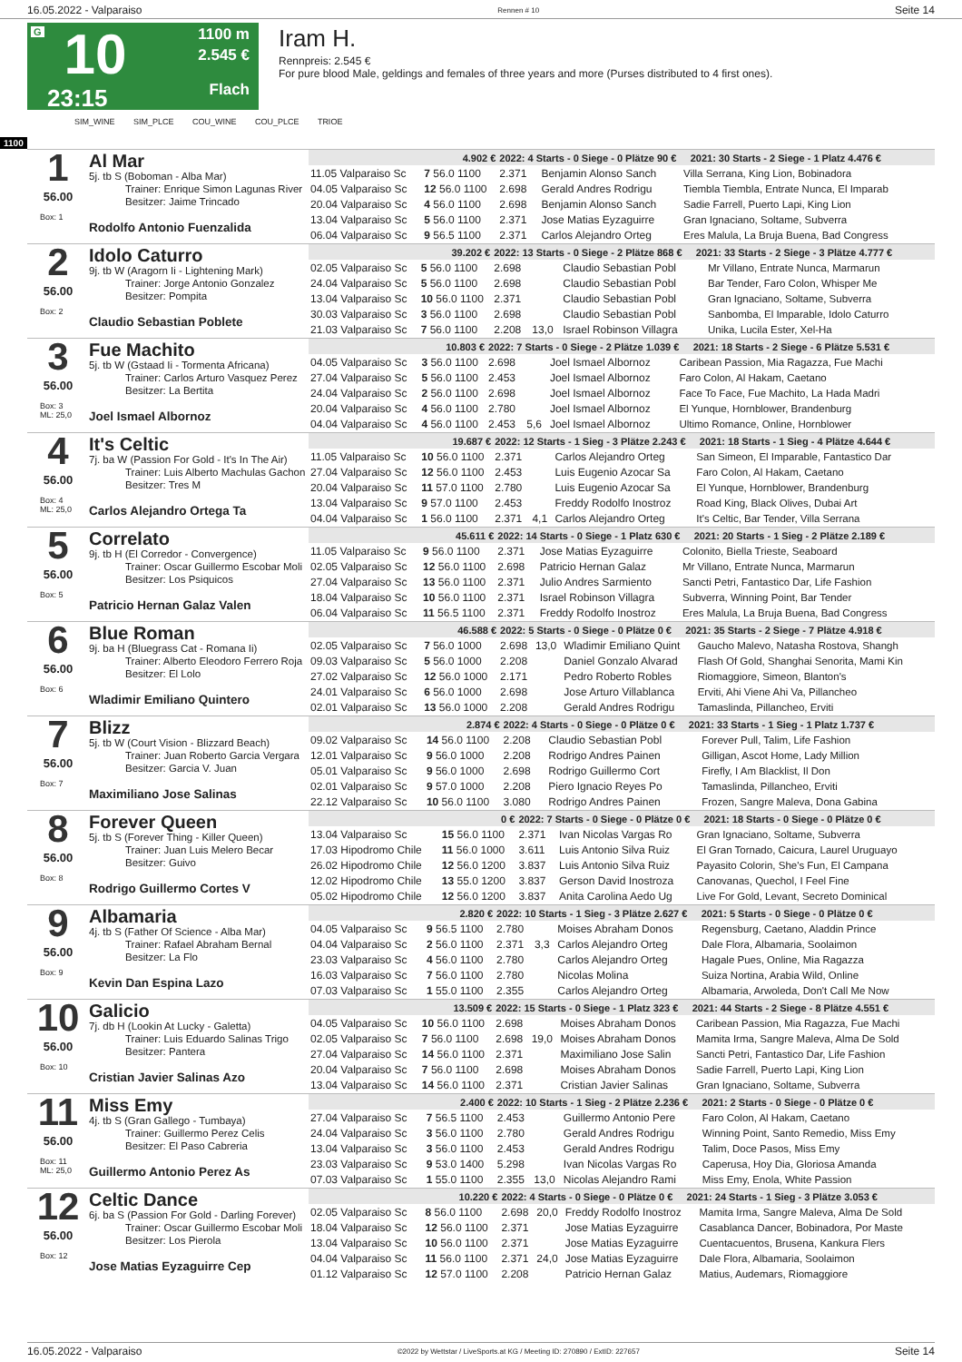16.05.2022 - Valparaiso Rennen # 10 Seite 14
G
10
23:15
1100 m
2.545 €
Flach
Iram H.
Rennpreis: 2.545 €
For pure blood Male, geldings and females of three years and more (Purses distributed to 4 first ones).
SIM_WINE SIM_PLCE COU_WINE COU_PLCE TRIOE
1100
1
56.00
Box: 1
Al Mar
5j. tb S (Boboman - Alba Mar)
Trainer: Enrique Simon Lagunas River
Besitzer: Jaime Trincado
Rodolfo Antonio Fuenzalida
| 4.902 € | | 2022: 4 Starts - 0 Siege - 0 Plätze 90 € 2021: 30 Starts - 2 Siege - 1 Platz 4.476 € | | | |
| --- | --- | --- | --- | --- | --- |
| 11.05 Valparaiso Sc | 7 56.0 1100 | 2.371 | | Benjamin Alonso Sanch | Villa Serrana, King Lion, Bobinadora |
| 04.05 Valparaiso Sc | 12 56.0 1100 | 2.698 | | Gerald Andres Rodrigu | Tiembla Tiembla, Entrate Nunca, El Imparab |
| 20.04 Valparaiso Sc | 4 56.0 1100 | 2.698 | | Benjamin Alonso Sanch | Sadie Farrell, Puerto Lapi, King Lion |
| 13.04 Valparaiso Sc | 5 56.0 1100 | 2.371 | | Jose Matias Eyzaguirre | Gran Ignaciano, Soltame, Subverra |
| 06.04 Valparaiso Sc | 9 56.5 1100 | 2.371 | | Carlos Alejandro Orteg | Eres Malula, La Bruja Buena, Bad Congress |
2
56.00
Box: 2
Idolo Caturro
9j. tb W (Aragorn Ii - Lightening Mark)
Trainer: Jorge Antonio Gonzalez
Besitzer: Pompita
Claudio Sebastian Poblete
| 39.202 € | | 2022: 13 Starts - 0 Siege - 2 Plätze 868 € 2021: 33 Starts - 2 Siege - 3 Plätze 4.777 € | | | |
| --- | --- | --- | --- | --- | --- |
| 02.05 Valparaiso Sc | 5 56.0 1100 | 2.698 | | Claudio Sebastian Pobl | Mr Villano, Entrate Nunca, Marmarun |
| 24.04 Valparaiso Sc | 5 56.0 1100 | 2.698 | | Claudio Sebastian Pobl | Bar Tender, Faro Colon, Whisper Me |
| 13.04 Valparaiso Sc | 10 56.0 1100 | 2.371 | | Claudio Sebastian Pobl | Gran Ignaciano, Soltame, Subverra |
| 30.03 Valparaiso Sc | 3 56.0 1100 | 2.698 | | Claudio Sebastian Pobl | Sanbomba, El Imparable, Idolo Caturro |
| 21.03 Valparaiso Sc | 7 56.0 1100 | 2.208 | 13,0 | Israel Robinson Villagra | Unika, Lucila Ester, Xel-Ha |
3
56.00
Box: 3
ML: 25,0
Fue Machito
5j. tb W (Gstaad Ii - Tormenta Africana)
Trainer: Carlos Arturo Vasquez Perez
Besitzer: La Bertita
Joel Ismael Albornoz
| 10.803 € | | 2022: 7 Starts - 0 Siege - 2 Plätze 1.039 € 2021: 18 Starts - 2 Siege - 6 Plätze 5.531 € | | | |
| --- | --- | --- | --- | --- | --- |
| 04.05 Valparaiso Sc | 3 56.0 1100 | 2.698 | | Joel Ismael Albornoz | Caribean Passion, Mia Ragazza, Fue Machi |
| 27.04 Valparaiso Sc | 5 56.0 1100 | 2.453 | | Joel Ismael Albornoz | Faro Colon, Al Hakam, Caetano |
| 24.04 Valparaiso Sc | 2 56.0 1100 | 2.698 | | Joel Ismael Albornoz | Face To Face, Fue Machito, La Hada Madri |
| 20.04 Valparaiso Sc | 4 56.0 1100 | 2.780 | | Joel Ismael Albornoz | El Yunque, Hornblower, Brandenburg |
| 04.04 Valparaiso Sc | 4 56.0 1100 | 2.453 | 5,6 | Joel Ismael Albornoz | Ultimo Romance, Online, Hornblower |
4
56.00
Box: 4
ML: 25,0
It's Celtic
7j. ba W (Passion For Gold - It's In The Air)
Trainer: Luis Alberto Machulas Gachon
Besitzer: Tres M
Carlos Alejandro Ortega Ta
| 19.687 € | | 2022: 12 Starts - 1 Sieg - 3 Plätze 2.243 € 2021: 18 Starts - 1 Sieg - 4 Plätze 4.644 € | | | |
| --- | --- | --- | --- | --- | --- |
| 11.05 Valparaiso Sc | 10 56.0 1100 | 2.371 | | Carlos Alejandro Orteg | San Simeon, El Imparable, Fantastico Dar |
| 27.04 Valparaiso Sc | 12 56.0 1100 | 2.453 | | Luis Eugenio Azocar Sa | Faro Colon, Al Hakam, Caetano |
| 20.04 Valparaiso Sc | 11 57.0 1100 | 2.780 | | Luis Eugenio Azocar Sa | El Yunque, Hornblower, Brandenburg |
| 13.04 Valparaiso Sc | 9 57.0 1100 | 2.453 | | Freddy Rodolfo Inostroz | Road King, Black Olives, Dubai Art |
| 04.04 Valparaiso Sc | 1 56.0 1100 | 2.371 | 4,1 | Carlos Alejandro Orteg | It's Celtic, Bar Tender, Villa Serrana |
5
56.00
Box: 5
Correlato
9j. tb H (El Corredor - Convergence)
Trainer: Oscar Guillermo Escobar Moli
Besitzer: Los Psiquicos
Patricio Hernan Galaz Valen
| 45.611 € | | 2022: 14 Starts - 0 Siege - 1 Platz 630 € 2021: 20 Starts - 1 Sieg - 2 Plätze 2.189 € | | | |
| --- | --- | --- | --- | --- | --- |
| 11.05 Valparaiso Sc | 9 56.0 1100 | 2.371 | | Jose Matias Eyzaguirre | Colonito, Biella Trieste, Seaboard |
| 02.05 Valparaiso Sc | 12 56.0 1100 | 2.698 | | Patricio Hernan Galaz | Mr Villano, Entrate Nunca, Marmarun |
| 27.04 Valparaiso Sc | 13 56.0 1100 | 2.371 | | Julio Andres Sarmiento | Sancti Petri, Fantastico Dar, Life Fashion |
| 18.04 Valparaiso Sc | 10 56.0 1100 | 2.371 | | Israel Robinson Villagra | Subverra, Winning Point, Bar Tender |
| 06.04 Valparaiso Sc | 11 56.5 1100 | 2.371 | | Freddy Rodolfo Inostroz | Eres Malula, La Bruja Buena, Bad Congress |
6
56.00
Box: 6
Blue Roman
9j. ba H (Bluegrass Cat - Romana Ii)
Trainer: Alberto Eleodoro Ferrero Roja
Besitzer: El Lolo
Wladimir Emiliano Quintero
| 46.588 € | | 2022: 5 Starts - 0 Siege - 0 Plätze 0 € 2021: 35 Starts - 2 Siege - 7 Plätze 4.918 € | | | |
| --- | --- | --- | --- | --- | --- |
| 02.05 Valparaiso Sc | 7 56.0 1000 | 2.698 | 13,0 | Wladimir Emiliano Quint | Gaucho Malevo, Natasha Rostova, Shangh |
| 09.03 Valparaiso Sc | 5 56.0 1000 | 2.208 | | Daniel Gonzalo Alvarad | Flash Of Gold, Shanghai Senorita, Mami Kin |
| 27.02 Valparaiso Sc | 12 56.0 1000 | 2.171 | | Pedro Roberto Robles | Riomaggiore, Simeon, Blanton's |
| 24.01 Valparaiso Sc | 6 56.0 1000 | 2.698 | | Jose Arturo Villablanca | Erviti, Ahi Viene Ahi Va, Pillancheo |
| 02.01 Valparaiso Sc | 13 56.0 1000 | 2.208 | | Gerald Andres Rodrigu | Tamaslinda, Pillancheo, Erviti |
7
56.00
Box: 7
Blizz
5j. tb W (Court Vision - Blizzard Beach)
Trainer: Juan Roberto Garcia Vergara
Besitzer: Garcia V. Juan
Maximiliano Jose Salinas
| 2.874 € | | 2022: 4 Starts - 0 Siege - 0 Plätze 0 € 2021: 33 Starts - 1 Sieg - 1 Platz 1.737 € | | | |
| --- | --- | --- | --- | --- | --- |
| 09.02 Valparaiso Sc | 14 56.0 1100 | 2.208 | | Claudio Sebastian Pobl | Forever Pull, Talim, Life Fashion |
| 12.01 Valparaiso Sc | 9 56.0 1000 | 2.208 | | Rodrigo Andres Painen | Gilligan, Ascot Home, Lady Million |
| 05.01 Valparaiso Sc | 9 56.0 1000 | 2.698 | | Rodrigo Guillermo Cort | Firefly, I Am Blacklist, Il Don |
| 02.01 Valparaiso Sc | 9 57.0 1000 | 2.208 | | Piero Ignacio Reyes Po | Tamaslinda, Pillancheo, Erviti |
| 22.12 Valparaiso Sc | 10 56.0 1100 | 3.080 | | Rodrigo Andres Painen | Frozen, Sangre Maleva, Dona Gabina |
8
56.00
Box: 8
Forever Queen
5j. tb S (Forever Thing - Killer Queen)
Trainer: Juan Luis Melero Becar
Besitzer: Guivo
Rodrigo Guillermo Cortes V
| 0 € | | 2022: 7 Starts - 0 Siege - 0 Plätze 0 € 2021: 18 Starts - 0 Siege - 0 Plätze 0 € | | | |
| --- | --- | --- | --- | --- | --- |
| 13.04 Valparaiso Sc | 15 56.0 1100 | 2.371 | | Ivan Nicolas Vargas Ro | Gran Ignaciano, Soltame, Subverra |
| 17.03 Hipodromo Chile | 11 56.0 1000 | 3.611 | | Luis Antonio Silva Ruiz | El Gran Tornado, Caicura, Laurel Uruguayo |
| 26.02 Hipodromo Chile | 12 56.0 1200 | 3.837 | | Luis Antonio Silva Ruiz | Payasito Colorin, She's Fun, El Campana |
| 12.02 Hipodromo Chile | 13 55.0 1200 | 3.837 | | Gerson David Inostroza | Canovanas, Quechol, I Feel Fine |
| 05.02 Hipodromo Chile | 12 56.0 1200 | 3.837 | | Anita Carolina Aedo Ug | Live For Gold, Levant, Secreto Dominical |
9
56.00
Box: 9
Albamaria
4j. tb S (Father Of Science - Alba Mar)
Trainer: Rafael Abraham Bernal
Besitzer: La Flo
Kevin Dan Espina Lazo
| 2.820 € | | 2022: 10 Starts - 1 Sieg - 3 Plätze 2.627 € 2021: 5 Starts - 0 Siege - 0 Plätze 0 € | | | |
| --- | --- | --- | --- | --- | --- |
| 04.05 Valparaiso Sc | 9 56.5 1100 | 2.780 | | Moises Abraham Donos | Regensburg, Caetano, Aladdin Prince |
| 04.04 Valparaiso Sc | 2 56.0 1100 | 2.371 | 3,3 | Carlos Alejandro Orteg | Dale Flora, Albamaria, Soolaimon |
| 23.03 Valparaiso Sc | 4 56.0 1100 | 2.780 | | Carlos Alejandro Orteg | Hagale Pues, Online, Mia Ragazza |
| 16.03 Valparaiso Sc | 7 56.0 1100 | 2.780 | | Nicolas Molina | Suiza Nortina, Arabia Wild, Online |
| 07.03 Valparaiso Sc | 1 55.0 1100 | 2.355 | | Carlos Alejandro Orteg | Albamaria, Arwoleda, Don't Call Me Now |
10
56.00
Box: 10
Galicio
7j. db H (Lookin At Lucky - Galetta)
Trainer: Luis Eduardo Salinas Trigo
Besitzer: Pantera
Cristian Javier Salinas Azo
| 13.509 € | | 2022: 15 Starts - 0 Siege - 1 Platz 323 € 2021: 44 Starts - 2 Siege - 8 Plätze 4.551 € | | | |
| --- | --- | --- | --- | --- | --- |
| 04.05 Valparaiso Sc | 10 56.0 1100 | 2.698 | | Moises Abraham Donos | Caribean Passion, Mia Ragazza, Fue Machi |
| 02.05 Valparaiso Sc | 7 56.0 1100 | 2.698 | 19,0 | Moises Abraham Donos | Mamita Irma, Sangre Maleva, Alma De Sold |
| 27.04 Valparaiso Sc | 14 56.0 1100 | 2.371 | | Maximiliano Jose Salin | Sancti Petri, Fantastico Dar, Life Fashion |
| 20.04 Valparaiso Sc | 7 56.0 1100 | 2.698 | | Moises Abraham Donos | Sadie Farrell, Puerto Lapi, King Lion |
| 13.04 Valparaiso Sc | 14 56.0 1100 | 2.371 | | Cristian Javier Salinas | Gran Ignaciano, Soltame, Subverra |
11
56.00
Box: 11
ML: 25,0
Miss Emy
4j. tb S (Gran Gallego - Tumbaya)
Trainer: Guillermo Perez Celis
Besitzer: El Paso Cabreria
Guillermo Antonio Perez As
| 2.400 € | | 2022: 10 Starts - 1 Sieg - 2 Plätze 2.236 € 2021: 2 Starts - 0 Siege - 0 Plätze 0 € | | | |
| --- | --- | --- | --- | --- | --- |
| 27.04 Valparaiso Sc | 7 56.5 1100 | 2.453 | | Guillermo Antonio Pere | Faro Colon, Al Hakam, Caetano |
| 24.04 Valparaiso Sc | 3 56.0 1100 | 2.780 | | Gerald Andres Rodrigu | Winning Point, Santo Remedio, Miss Emy |
| 13.04 Valparaiso Sc | 3 56.0 1100 | 2.453 | | Gerald Andres Rodrigu | Talim, Doce Pasos, Miss Emy |
| 23.03 Valparaiso Sc | 9 53.0 1400 | 5.298 | | Ivan Nicolas Vargas Ro | Caperusa, Hoy Dia, Gloriosa Amanda |
| 07.03 Valparaiso Sc | 1 55.0 1100 | 2.355 | 13,0 | Nicolas Alejandro Rami | Miss Emy, Enola, White Passion |
12
56.00
Box: 12
Celtic Dance
6j. ba S (Passion For Gold - Darling Forever)
Trainer: Oscar Guillermo Escobar Moli
Besitzer: Los Pierola
Jose Matias Eyzaguirre Cep
| 10.220 € | | 2022: 4 Starts - 0 Siege - 0 Plätze 0 € 2021: 24 Starts - 1 Sieg - 3 Plätze 3.053 € | | | |
| --- | --- | --- | --- | --- | --- |
| 02.05 Valparaiso Sc | 8 56.0 1100 | 2.698 | 20,0 | Freddy Rodolfo Inostroz | Mamita Irma, Sangre Maleva, Alma De Sold |
| 18.04 Valparaiso Sc | 12 56.0 1100 | 2.371 | | Jose Matias Eyzaguirre | Casablanca Dancer, Bobinadora, Por Maste |
| 13.04 Valparaiso Sc | 10 56.0 1100 | 2.371 | | Jose Matias Eyzaguirre | Cuentacuentos, Brusena, Kankura Flers |
| 04.04 Valparaiso Sc | 11 56.0 1100 | 2.371 | 24,0 | Jose Matias Eyzaguirre | Dale Flora, Albamaria, Soolaimon |
| 01.12 Valparaiso Sc | 12 57.0 1100 | 2.208 | | Patricio Hernan Galaz | Matius, Audemars, Riomaggiore |
16.05.2022 - Valparaiso ©2022 by Wettstar / LiveSports.at KG / Meeting ID: 270890 / ExtID: 227657 Seite 14